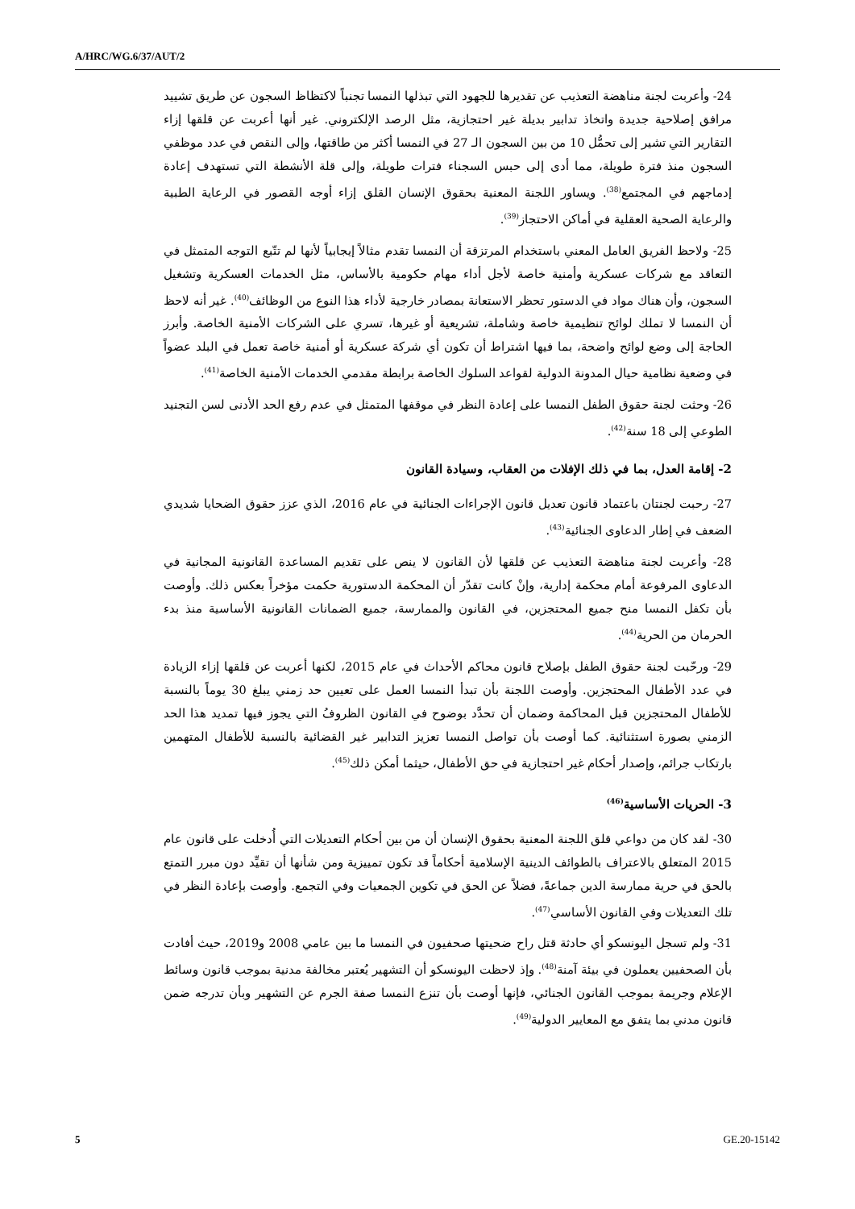A/HRC/WG.6/37/AUT/2
24- وأعربت لجنة مناهضة التعذيب عن تقديرها للجهود التي تبذلها النمسا تجنباً لاكتظاظ السجون عن طريق تشييد مرافق إصلاحية جديدة واتخاذ تدابير بديلة غير احتجازية، مثل الرصد الإلكتروني. غير أنها أعربت عن قلقها إزاء التقارير التي تشير إلى تحمُّل 10 من بين السجون الـ 27 في النمسا أكثر من طاقتها، وإلى النقص في عدد موظفي السجون منذ فترة طويلة، مما أدى إلى حبس السجناء فترات طويلة، وإلى قلة الأنشطة التي تستهدف إعادة إدماجهم في المجتمع<sup>(38)</sup>. ويساور اللجنة المعنية بحقوق الإنسان القلق إزاء أوجه القصور في الرعاية الطبية والرعاية الصحية العقلية في أماكن الاحتجاز<sup>(39)</sup>.
25- ولاحظ الفريق العامل المعني باستخدام المرتزقة أن النمسا تقدم مثالاً إيجابياً لأنها لم تتّبع التوجه المتمثل في التعاقد مع شركات عسكرية وأمنية خاصة لأجل أداء مهام حكومية بالأساس، مثل الخدمات العسكرية وتشغيل السجون، وأن هناك مواد في الدستور تحظر الاستعانة بمصادر خارجية لأداء هذا النوع من الوظائف<sup>(40)</sup>. غير أنه لاحظ أن النمسا لا تملك لوائح تنظيمية خاصة وشاملة، تشريعية أو غيرها، تسري على الشركات الأمنية الخاصة. وأبرز الحاجة إلى وضع لوائح واضحة، بما فيها اشتراط أن تكون أي شركة عسكرية أو أمنية خاصة تعمل في البلد عضواً في وضعية نظامية حيال المدونة الدولية لقواعد السلوك الخاصة برابطة مقدمي الخدمات الأمنية الخاصة<sup>(41)</sup>.
26- وحثت لجنة حقوق الطفل النمسا على إعادة النظر في موقفها المتمثل في عدم رفع الحد الأدنى لسن التجنيد الطوعي إلى 18 سنة<sup>(42)</sup>.
2- إقامة العدل، بما في ذلك الإفلات من العقاب، وسيادة القانون
27- رحبت لجنتان باعتماد قانون تعديل قانون الإجراءات الجنائية في عام 2016، الذي عزز حقوق الضحايا شديدي الضعف في إطار الدعاوى الجنائية<sup>(43)</sup>.
28- وأعربت لجنة مناهضة التعذيب عن قلقها لأن القانون لا ينص على تقديم المساعدة القانونية المجانية في الدعاوى المرفوعة أمام محكمة إدارية، وإنْ كانت تقدّر أن المحكمة الدستورية حكمت مؤخراً بعكس ذلك. وأوصت بأن تكفل النمسا منح جميع المحتجزين، في القانون والممارسة، جميع الضمانات القانونية الأساسية منذ بدء الحرمان من الحرية<sup>(44)</sup>.
29- ورحّبت لجنة حقوق الطفل بإصلاح قانون محاكم الأحداث في عام 2015، لكنها أعربت عن قلقها إزاء الزيادة في عدد الأطفال المحتجزين. وأوصت اللجنة بأن تبدأ النمسا العمل على تعيين حد زمني يبلغ 30 يوماً بالنسبة للأطفال المحتجزين قبل المحاكمة وضمان أن تحدَّد بوضوح في القانون الظروفُ التي يجوز فيها تمديد هذا الحد الزمني بصورة استثنائية. كما أوصت بأن تواصل النمسا تعزيز التدابير غير القضائية بالنسبة للأطفال المتهمين بارتكاب جرائم، وإصدار أحكام غير احتجازية في حق الأطفال، حيثما أمكن ذلك<sup>(45)</sup>.
3- الحريات الأساسية<sup>(46)</sup>
30- لقد كان من دواعي قلق اللجنة المعنية بحقوق الإنسان أن من بين أحكام التعديلات التي أُدخلت على قانون عام 2015 المتعلق بالاعتراف بالطوائف الدينية الإسلامية أحكاماً قد تكون تمييزية ومن شأنها أن تقيِّد دون مبرر التمتع بالحق في حرية ممارسة الدين جماعةً، فضلاً عن الحق في تكوين الجمعيات وفي التجمع. وأوصت بإعادة النظر في تلك التعديلات وفي القانون الأساسي<sup>(47)</sup>.
31- ولم تسجل اليونسكو أي حادثة قتل راح ضحيتها صحفيون في النمسا ما بين عامي 2008 و2019، حيث أفادت بأن الصحفيين يعملون في بيئة آمنة<sup>(48)</sup>. وإذ لاحظت اليونسكو أن التشهير يُعتبر مخالفة مدنية بموجب قانون وسائط الإعلام وجريمة بموجب القانون الجنائي، فإنها أوصت بأن تنزع النمسا صفة الجرم عن التشهير وبأن تدرجه ضمن قانون مدني بما يتفق مع المعايير الدولية<sup>(49)</sup>.
5 GE.20-15142